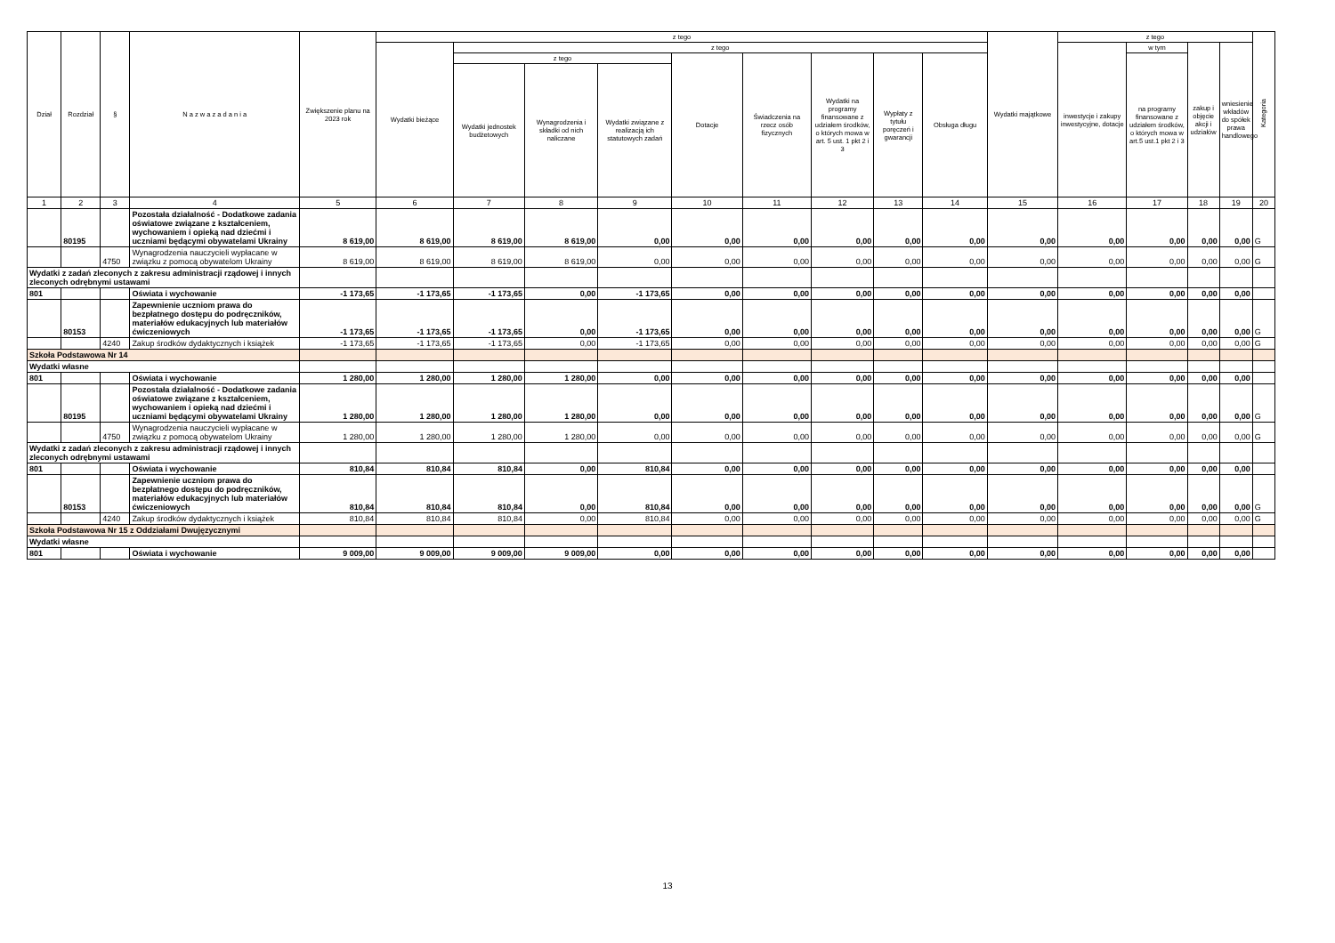| Dział | Rozdział | § | N a z w a z a d a n i a | Zwiększenie planu na 2023 rok | z tego | | | | | | | | | Wydatki majątkowe | z tego | | | | Kategoria |
| --- | --- | --- | --- | --- | --- | --- | --- | --- | --- | --- | --- | --- | --- | --- | --- | --- | --- | --- | --- |
| | | | | | Wydatki bieżące | z tego | | | | | | | | | inwestycje i zakupy inwestycyjne, dotacje | w tym | zakup i objęcie akcji i udziałów | wniesienie wkładów do spółek prawa handlowego | |
| | | | | | | z tego | | | Dotacje | Świadczenia na rzecz osób fizycznych | Wydatki na programy finansowane z udziałem środków, o których mowa w art. 5 ust. 1 pkt 2 i 3 | Wypłaty z tytułu poręczeń i gwarancji | Obsługa długu | | | na programy finansowane z udziałem środków, o których mowa w art.5 ust.1 pkt 2 i 3 | | | |
| | | | | | | Wydatki jednostek budżetowych | Wynagrodzenia i składki od nich naliczane | Wydatki związane z realizacją ich statutowych zadań | | | | | | | | | | | |
| 1 | 2 | 3 | 4 | 5 | 6 | 7 | 8 | 9 | 10 | 11 | 12 | 13 | 14 | 15 | 16 | 17 | 18 | 19 | 20 |
| | 80195 | | Pozostała działalność - Dodatkowe zadania oświatowe związane z kształceniem, wychowaniem i opieką nad dziećmi i uczniami będącymi obywatelami Ukrainy | 8 619,00 | 8 619,00 | 8 619,00 | 8 619,00 | 0,00 | 0,00 | 0,00 | 0,00 | 0,00 | 0,00 | 0,00 | 0,00 | 0,00 | 0,00 | 0,00 | G |
| | | 4750 | Wynagrodzenia nauczycieli wypłacane w związku z pomocą obywatelom Ukrainy | 8 619,00 | 8 619,00 | 8 619,00 | 8 619,00 | 0,00 | 0,00 | 0,00 | 0,00 | 0,00 | 0,00 | 0,00 | 0,00 | 0,00 | 0,00 | 0,00 | G |
| Wydatki z zadań zleconych z zakresu administracji rządowej i innych zleconych odrębnymi ustawami | | | | | | | | | | | | | | | | | | | |
| 801 | | | Oświata i wychowanie | -1 173,65 | -1 173,65 | -1 173,65 | 0,00 | -1 173,65 | 0,00 | 0,00 | 0,00 | 0,00 | 0,00 | 0,00 | 0,00 | 0,00 | 0,00 | 0,00 | |
| | 80153 | | Zapewnienie uczniom prawa do bezpłatnego dostępu do podręczników, materiałów edukacyjnych lub materiałów ćwiczeniowych | -1 173,65 | -1 173,65 | -1 173,65 | 0,00 | -1 173,65 | 0,00 | 0,00 | 0,00 | 0,00 | 0,00 | 0,00 | 0,00 | 0,00 | 0,00 | 0,00 | G |
| | | 4240 | Zakup środków dydaktycznych i książek | -1 173,65 | -1 173,65 | -1 173,65 | 0,00 | -1 173,65 | 0,00 | 0,00 | 0,00 | 0,00 | 0,00 | 0,00 | 0,00 | 0,00 | 0,00 | 0,00 | G |
| Szkoła Podstawowa Nr 14 | | | | | | | | | | | | | | | | | | | |
| Wydatki własne | | | | | | | | | | | | | | | | | | | |
| 801 | | | Oświata i wychowanie | 1 280,00 | 1 280,00 | 1 280,00 | 1 280,00 | 0,00 | 0,00 | 0,00 | 0,00 | 0,00 | 0,00 | 0,00 | 0,00 | 0,00 | 0,00 | 0,00 | |
| | 80195 | | Pozostała działalność - Dodatkowe zadania oświatowe związane z kształceniem, wychowaniem i opieką nad dziećmi i uczniami będącymi obywatelami Ukrainy | 1 280,00 | 1 280,00 | 1 280,00 | 1 280,00 | 0,00 | 0,00 | 0,00 | 0,00 | 0,00 | 0,00 | 0,00 | 0,00 | 0,00 | 0,00 | 0,00 | G |
| | | 4750 | Wynagrodzenia nauczycieli wypłacane w związku z pomocą obywatelom Ukrainy | 1 280,00 | 1 280,00 | 1 280,00 | 1 280,00 | 0,00 | 0,00 | 0,00 | 0,00 | 0,00 | 0,00 | 0,00 | 0,00 | 0,00 | 0,00 | 0,00 | G |
| Wydatki z zadań zleconych z zakresu administracji rządowej i innych zleconych odrębnymi ustawami | | | | | | | | | | | | | | | | | | | |
| 801 | | | Oświata i wychowanie | 810,84 | 810,84 | 810,84 | 0,00 | 810,84 | 0,00 | 0,00 | 0,00 | 0,00 | 0,00 | 0,00 | 0,00 | 0,00 | 0,00 | 0,00 | |
| | 80153 | | Zapewnienie uczniom prawa do bezpłatnego dostępu do podręczników, materiałów edukacyjnych lub materiałów ćwiczeniowych | 810,84 | 810,84 | 810,84 | 0,00 | 810,84 | 0,00 | 0,00 | 0,00 | 0,00 | 0,00 | 0,00 | 0,00 | 0,00 | 0,00 | 0,00 | G |
| | | 4240 | Zakup środków dydaktycznych i książek | 810,84 | 810,84 | 810,84 | 0,00 | 810,84 | 0,00 | 0,00 | 0,00 | 0,00 | 0,00 | 0,00 | 0,00 | 0,00 | 0,00 | 0,00 | G |
| Szkoła Podstawowa Nr 15 z Oddziałami Dwujęzycznymi | | | | | | | | | | | | | | | | | | | |
| Wydatki własne | | | | | | | | | | | | | | | | | | | |
| 801 | | | Oświata i wychowanie | 9 009,00 | 9 009,00 | 9 009,00 | 9 009,00 | 0,00 | 0,00 | 0,00 | 0,00 | 0,00 | 0,00 | 0,00 | 0,00 | 0,00 | 0,00 | 0,00 | |
13